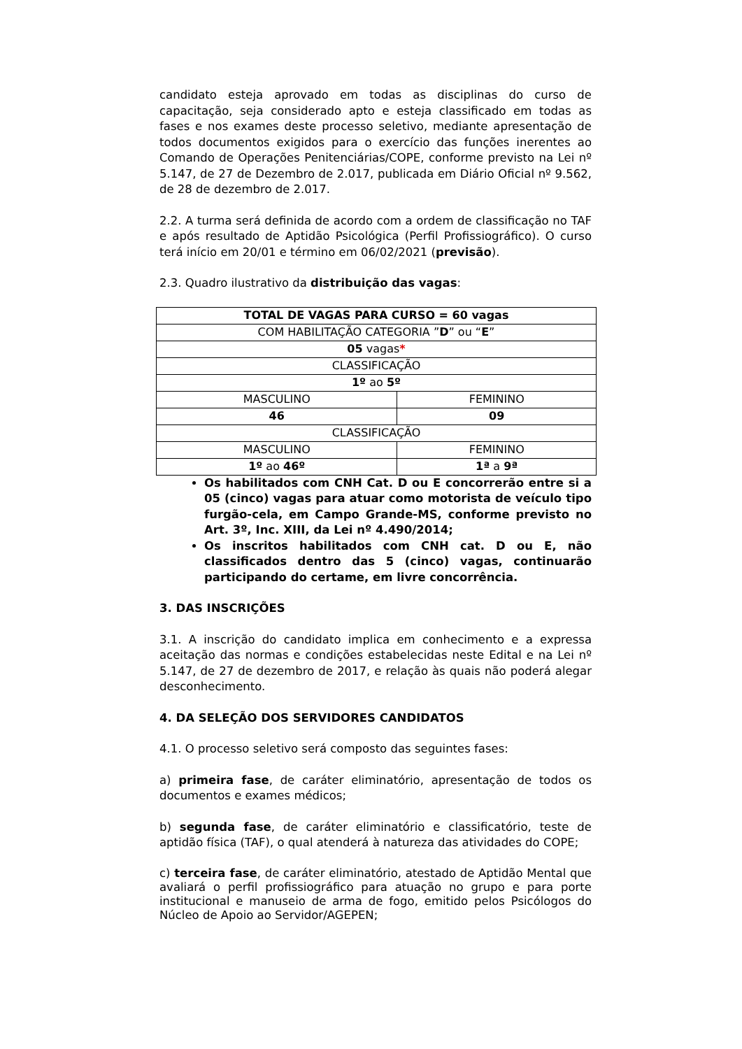candidato esteja aprovado em todas as disciplinas do curso de capacitação, seja considerado apto e esteja classificado em todas as fases e nos exames deste processo seletivo, mediante apresentação de todos documentos exigidos para o exercício das funções inerentes ao Comando de Operações Penitenciárias/COPE, conforme previsto na Lei nº 5.147, de 27 de Dezembro de 2.017, publicada em Diário Oficial nº 9.562, de 28 de dezembro de 2.017.
2.2. A turma será definida de acordo com a ordem de classificação no TAF e após resultado de Aptidão Psicológica (Perfil Profissiográfico). O curso terá início em 20/01 e término em 06/02/2021 (previsão).
2.3. Quadro ilustrativo da distribuição das vagas:
| TOTAL DE VAGAS PARA CURSO = 60 vagas | |
| COM HABILITAÇÃO CATEGORIA ” D ” ou “ E ” | |
| 05 vagas * | |
| CLASSIFICAÇÃO | |
| 1º ao 5º | |
| MASCULINO | FEMININO |
| 46 | 09 |
| CLASSIFICAÇÃO | |
| MASCULINO | FEMININO |
| 1º ao 46º | 1ª a 9ª |
Os habilitados com CNH Cat. D ou E concorrerão entre si a 05 (cinco) vagas para atuar como motorista de veículo tipo furgão-cela, em Campo Grande-MS, conforme previsto no Art. 3º, Inc. XIII, da Lei nº 4.490/2014;
Os inscritos habilitados com CNH cat. D ou E, não classificados dentro das 5 (cinco) vagas, continuarão participando do certame, em livre concorrência.
3. DAS INSCRIÇÕES
3.1. A inscrição do candidato implica em conhecimento e a expressa aceitação das normas e condições estabelecidas neste Edital e na Lei nº 5.147, de 27 de dezembro de 2017, e relação às quais não poderá alegar desconhecimento.
4. DA SELEÇÃO DOS SERVIDORES CANDIDATOS
4.1. O processo seletivo será composto das seguintes fases:
a) primeira fase, de caráter eliminatório, apresentação de todos os documentos e exames médicos;
b) segunda fase, de caráter eliminatório e classificatório, teste de aptidão física (TAF), o qual atenderá à natureza das atividades do COPE;
c) terceira fase, de caráter eliminatório, atestado de Aptidão Mental que avaliará o perfil profissiográfico para atuação no grupo e para porte institucional e manuseio de arma de fogo, emitido pelos Psicólogos do Núcleo de Apoio ao Servidor/AGEPEN;